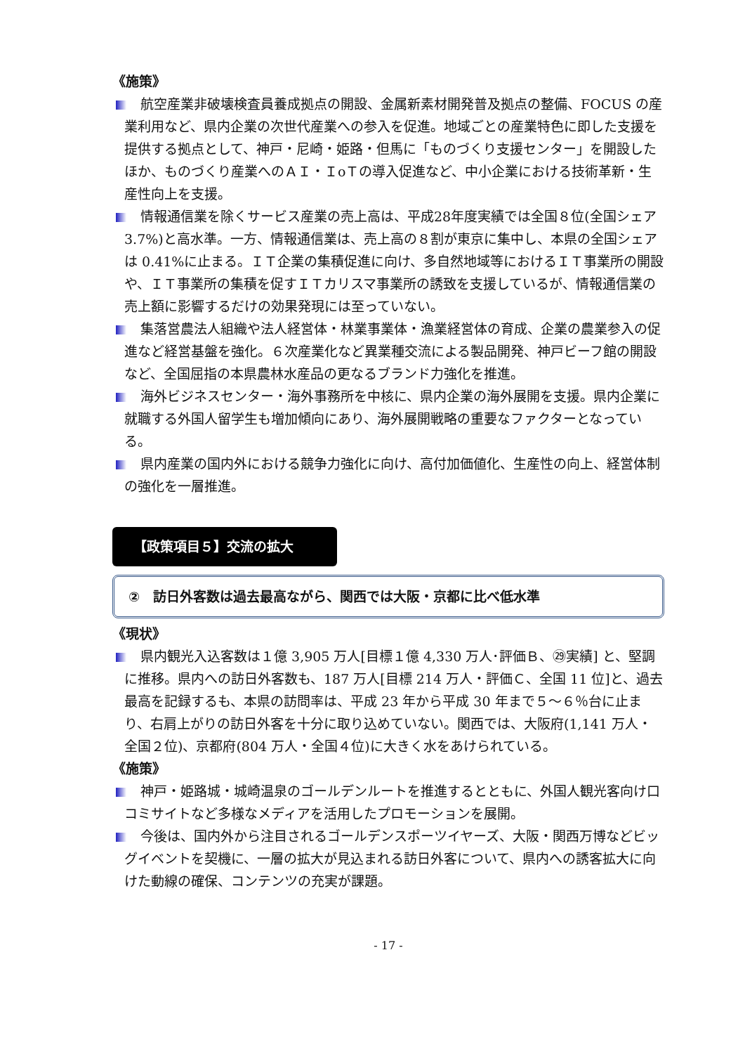《施策》
航空産業非破壊検査員養成拠点の開設、金属新素材開発普及拠点の整備、FOCUS の産業利用など、県内企業の次世代産業への参入を促進。地域ごとの産業特色に即した支援を提供する拠点として、神戸・尼崎・姫路・但馬に「ものづくり支援センター」を開設したほか、ものづくり産業へのＡＩ・ＩoＴの導入促進など、中小企業における技術革新・生産性向上を支援。
情報通信業を除くサービス産業の売上高は、平成28年度実績では全国８位(全国シェア 3.7%)と高水準。一方、情報通信業は、売上高の８割が東京に集中し、本県の全国シェアは 0.41%に止まる。ＩＴ企業の集積促進に向け、多自然地域等におけるＩＴ事業所の開設や、ＩＴ事業所の集積を促すＩＴカリスマ事業所の誘致を支援しているが、情報通信業の売上額に影響するだけの効果発現には至っていない。
集落営農法人組織や法人経営体・林業事業体・漁業経営体の育成、企業の農業参入の促進など経営基盤を強化。６次産業化など異業種交流による製品開発、神戸ビーフ館の開設など、全国屈指の本県農林水産品の更なるブランド力強化を推進。
海外ビジネスセンター・海外事務所を中核に、県内企業の海外展開を支援。県内企業に就職する外国人留学生も増加傾向にあり、海外展開戦略の重要なファクターとなっている。
県内産業の国内外における競争力強化に向け、高付加価値化、生産性の向上、経営体制の強化を一層推進。
【政策項目５】交流の拡大
②　訪日外客数は過去最高ながら、関西では大阪・京都に比べ低水準
《現状》
県内観光入込客数は１億 3,905 万人[目標１億 4,330 万人･評価Ｂ、㉙実績] と、堅調に推移。県内への訪日外客数も、187 万人[目標 214 万人・評価Ｃ、全国 11 位]と、過去最高を記録するも、本県の訪問率は、平成 23 年から平成 30 年まで５～６％台に止まり、右肩上がりの訪日外客を十分に取り込めていない。関西では、大阪府(1,141 万人・全国２位)、京都府(804 万人・全国４位)に大きく水をあけられている。
《施策》
神戸・姫路城・城崎温泉のゴールデンルートを推進するとともに、外国人観光客向け口コミサイトなど多様なメディアを活用したプロモーションを展開。
今後は、国内外から注目されるゴールデンスポーツイヤーズ、大阪・関西万博などビッグイベントを契機に、一層の拡大が見込まれる訪日外客について、県内への誘客拡大に向けた動線の確保、コンテンツの充実が課題。
- 17 -